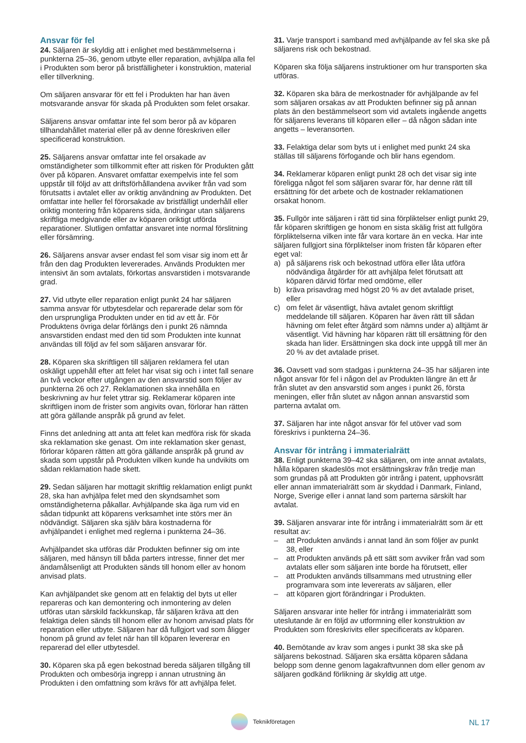Ansvar för fel
24. Säljaren är skyldig att i enlighet med bestämmelserna i punkterna 25–36, genom utbyte eller reparation, avhjälpa alla fel i Produkten som beror på bristfälligheter i konstruktion, material eller tillverkning.
Om säljaren ansvarar för ett fel i Produkten har han även motsvarande ansvar för skada på Produkten som felet orsakar.
Säljarens ansvar omfattar inte fel som beror på av köparen tillhandahållet material eller på av denne föreskriven eller specificerad konstruktion.
25. Säljarens ansvar omfattar inte fel orsakade av omständigheter som tillkommit efter att risken för Produkten gått över på köparen. Ansvaret omfattar exempelvis inte fel som uppstår till följd av att driftsförhållandena avviker från vad som förutsatts i avtalet eller av oriktig användning av Produkten. Det omfattar inte heller fel förorsakade av bristfälligt underhåll eller oriktig montering från köparens sida, ändringar utan säljarens skriftliga medgivande eller av köparen oriktigt utförda reparationer. Slutligen omfattar ansvaret inte normal förslitning eller försämring.
26. Säljarens ansvar avser endast fel som visar sig inom ett år från den dag Produkten levererades. Används Produkten mer intensivt än som avtalats, förkortas ansvarstiden i motsvarande grad.
27. Vid utbyte eller reparation enligt punkt 24 har säljaren samma ansvar för utbytesdelar och reparerade delar som för den ursprungliga Produkten under en tid av ett år. För Produktens övriga delar förlängs den i punkt 26 nämnda ansvarstiden endast med den tid som Produkten inte kunnat användas till följd av fel som säljaren ansvarar för.
28. Köparen ska skriftligen till säljaren reklamera fel utan oskäligt uppehåll efter att felet har visat sig och i intet fall senare än två veckor efter utgången av den ansvarstid som följer av punkterna 26 och 27. Reklamationen ska innehålla en beskrivning av hur felet yttrar sig. Reklamerar köparen inte skriftligen inom de frister som angivits ovan, förlorar han rätten att göra gällande anspråk på grund av felet.
Finns det anledning att anta att felet kan medföra risk för skada ska reklamation ske genast. Om inte reklamation sker genast, förlorar köparen rätten att göra gällande anspråk på grund av skada som uppstår på Produkten vilken kunde ha undvikits om sådan reklamation hade skett.
29. Sedan säljaren har mottagit skriftlig reklamation enligt punkt 28, ska han avhjälpa felet med den skyndsamhet som omständigheterna påkallar. Avhjälpande ska äga rum vid en sådan tidpunkt att köparens verksamhet inte störs mer än nödvändigt. Säljaren ska själv bära kostnaderna för avhjälpandet i enlighet med reglerna i punkterna 24–36.
Avhjälpandet ska utföras där Produkten befinner sig om inte säljaren, med hänsyn till båda parters intresse, finner det mer ändamålsenligt att Produkten sänds till honom eller av honom anvisad plats.
Kan avhjälpandet ske genom att en felaktig del byts ut eller repareras och kan demontering och inmontering av delen utföras utan särskild fackkunskap, får säljaren kräva att den felaktiga delen sänds till honom eller av honom anvisad plats för reparation eller utbyte. Säljaren har då fullgjort vad som åligger honom på grund av felet när han till köparen levererar en reparerad del eller utbytesdel.
30. Köparen ska på egen bekostnad bereda säljaren tillgång till Produkten och ombesörja ingrepp i annan utrustning än Produkten i den omfattning som krävs för att avhjälpa felet.
31. Varje transport i samband med avhjälpande av fel ska ske på säljarens risk och bekostnad.
Köparen ska följa säljarens instruktioner om hur transporten ska utföras.
32. Köparen ska bära de merkostnader för avhjälpande av fel som säljaren orsakas av att Produkten befinner sig på annan plats än den bestämmelseort som vid avtalets ingående angetts för säljarens leverans till köparen eller – då någon sådan inte angetts – leveransorten.
33. Felaktiga delar som byts ut i enlighet med punkt 24 ska ställas till säljarens förfogande och blir hans egendom.
34. Reklamerar köparen enligt punkt 28 och det visar sig inte föreligga något fel som säljaren svarar för, har denne rätt till ersättning för det arbete och de kostnader reklamationen orsakat honom.
35. Fullgör inte säljaren i rätt tid sina förpliktelser enligt punkt 29, får köparen skriftligen ge honom en sista skälig frist att fullgöra förpliktelserna vilken inte får vara kortare än en vecka. Har inte säljaren fullgjort sina förpliktelser inom fristen får köparen efter eget val:
a) på säljarens risk och bekostnad utföra eller låta utföra nödvändiga åtgärder för att avhjälpa felet förutsatt att köparen därvid förfar med omdöme, eller
b) kräva prisavdrag med högst 20 % av det avtalade priset, eller
c) om felet är väsentligt, häva avtalet genom skriftligt meddelande till säljaren. Köparen har även rätt till sådan hävning om felet efter åtgärd som nämns under a) alltjämt är väsentligt. Vid hävning har köparen rätt till ersättning för den skada han lider. Ersättningen ska dock inte uppgå till mer än 20 % av det avtalade priset.
36. Oavsett vad som stadgas i punkterna 24–35 har säljaren inte något ansvar för fel i någon del av Produkten längre än ett år från slutet av den ansvarstid som anges i punkt 26, första meningen, eller från slutet av någon annan ansvarstid som parterna avtalat om.
37. Säljaren har inte något ansvar för fel utöver vad som föreskrivs i punkterna 24–36.
Ansvar för intrång i immaterialrätt
38. Enligt punkterna 39–42 ska säljaren, om inte annat avtalats, hålla köparen skadeslös mot ersättningskrav från tredje man som grundas på att Produkten gör intrång i patent, upphovsrätt eller annan immaterialrätt som är skyddad i Danmark, Finland, Norge, Sverige eller i annat land som parterna särskilt har avtalat.
39. Säljaren ansvarar inte för intrång i immaterialrätt som är ett resultat av:
– att Produkten används i annat land än som följer av punkt 38, eller
– att Produkten används på ett sätt som avviker från vad som avtalats eller som säljaren inte borde ha förutsett, eller
– att Produkten används tillsammans med utrustning eller programvara som inte levererats av säljaren, eller
– att köparen gjort förändringar i Produkten.
Säljaren ansvarar inte heller för intrång i immaterialrätt som uteslutande är en följd av utformning eller konstruktion av Produkten som föreskrivits eller specificerats av köparen.
40. Bemötande av krav som anges i punkt 38 ska ske på säljarens bekostnad. Säljaren ska ersätta köparen sådana belopp som denne genom lagakraftvunnen dom eller genom av säljaren godkänd förlikning är skyldig att utge.
Teknikföretagen
NL 17